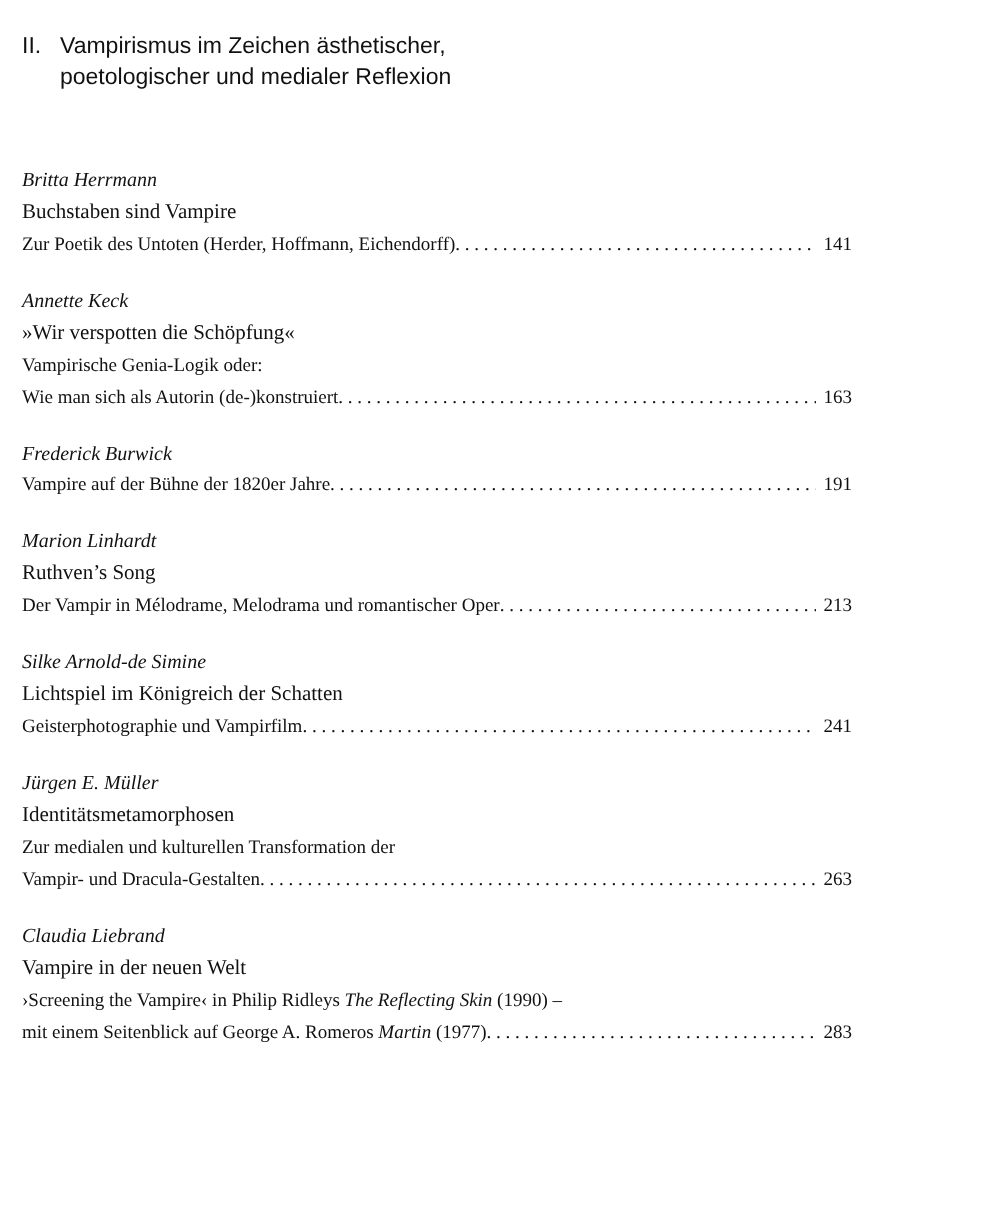II. Vampirismus im Zeichen ästhetischer,
poetologischer und medialer Reflexion
Britta Herrmann
Buchstaben sind Vampire
Zur Poetik des Untoten (Herder, Hoffmann, Eichendorff) 141
Annette Keck
»Wir verspotten die Schöpfung«
Vampirische Genia-Logik oder:
Wie man sich als Autorin (de-)konstruiert 163
Frederick Burwick
Vampire auf der Bühne der 1820er Jahre 191
Marion Linhardt
Ruthven’s Song
Der Vampir in Mélodrame, Melodrama und romantischer Oper 213
Silke Arnold-de Simine
Lichtspiel im Königreich der Schatten
Geisterphotographie und Vampirfilm 241
Jürgen E. Müller
Identitätsmetamorphosen
Zur medialen und kulturellen Transformation der
Vampir- und Dracula-Gestalten 263
Claudia Liebrand
Vampire in der neuen Welt
›Screening the Vampire‹ in Philip Ridleys The Reflecting Skin (1990) –
mit einem Seitenblick auf George A. Romeros Martin (1977) 283